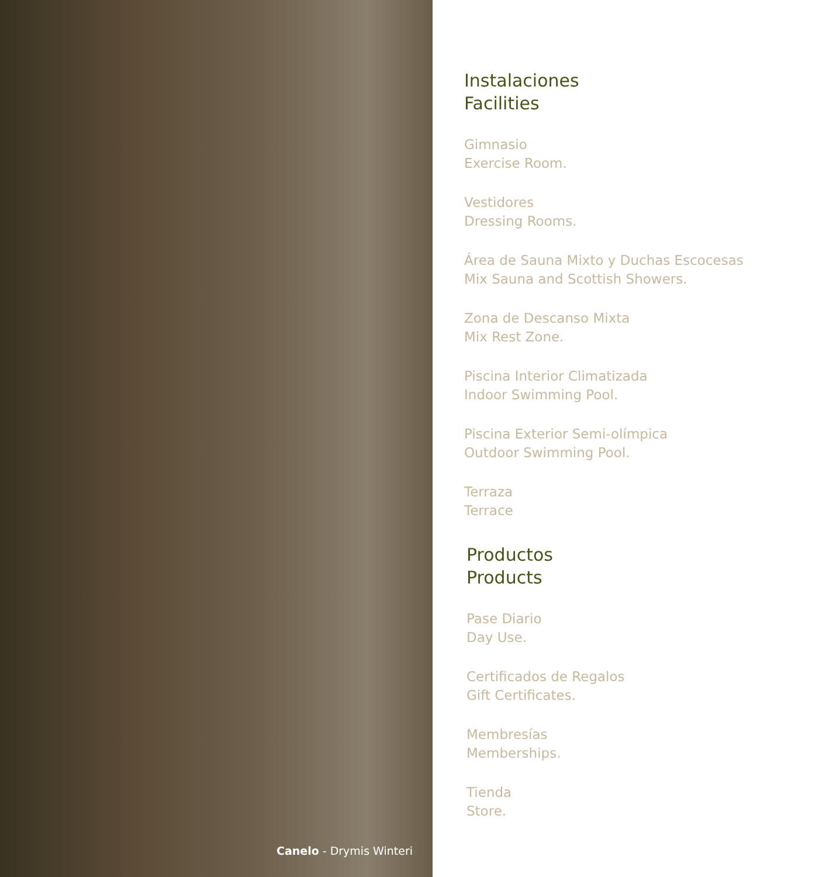Canelo - Drymis Winteri
Instalaciones
Facilities
Gimnasio
Exercise Room.
Vestidores
Dressing Rooms.
Área de Sauna Mixto y Duchas Escocesas
Mix Sauna and Scottish Showers.
Zona de Descanso Mixta
Mix Rest Zone.
Piscina Interior Climatizada
Indoor Swimming Pool.
Piscina Exterior Semi-olímpica
Outdoor Swimming Pool.
Terraza
Terrace
Productos
Products
Pase Diario
Day Use.
Certificados de Regalos
Gift Certificates.
Membresías
Memberships.
Tienda
Store.